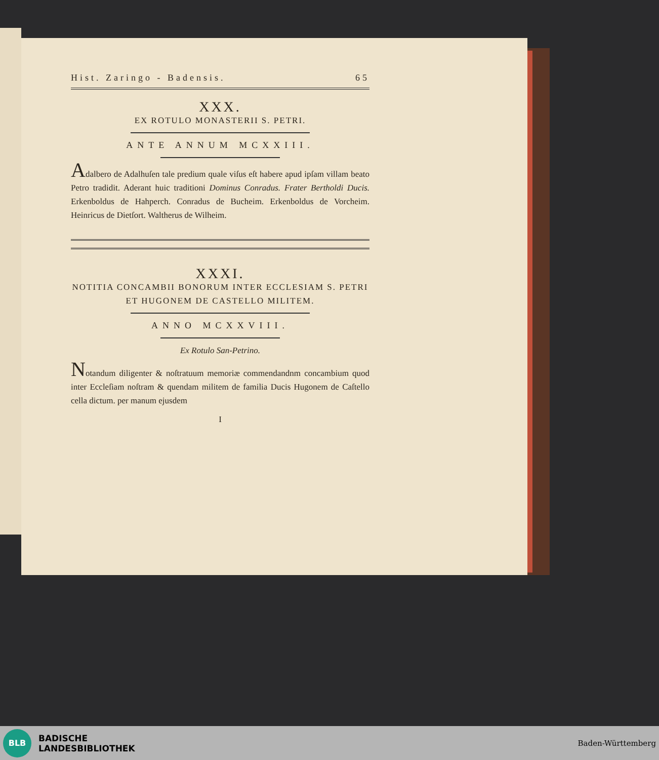Hist. Zaringo - Badensis. 65
XXX.
EX ROTULO MONASTERII S. PETRI.
ANTE ANNUM MCXXIII.
Adalbero de Adalhuſen tale predium quale viſus eſt habere apud ipſam villam beato Petro tradidit. Aderant huic traditioni Dominus Conradus. Frater Bertholdi Ducis. Erkenboldus de Hahperch. Conradus de Bucheim. Erkenboldus de Vorcheim. Heinricus de Dietſort. Waltherus de Wilheim.
XXXI.
NOTITIA CONCAMBII BONORUM INTER ECCLESIAM S. PETRI ET HUGONEM DE CASTELLO MILITEM.
ANNO MCXXVIII.
Ex Rotulo San-Petrino.
Notandum diligenter & noſtratuum memoriæ commendandnm concambium quod inter Eccleſiam noſtram & quendam militem de familia Ducis Hugonem de Caſtello cella dictum. per manum ejusdem
I
BLB
BADISCHE
LANDESBIBLIOTHEK
Baden-Württemberg